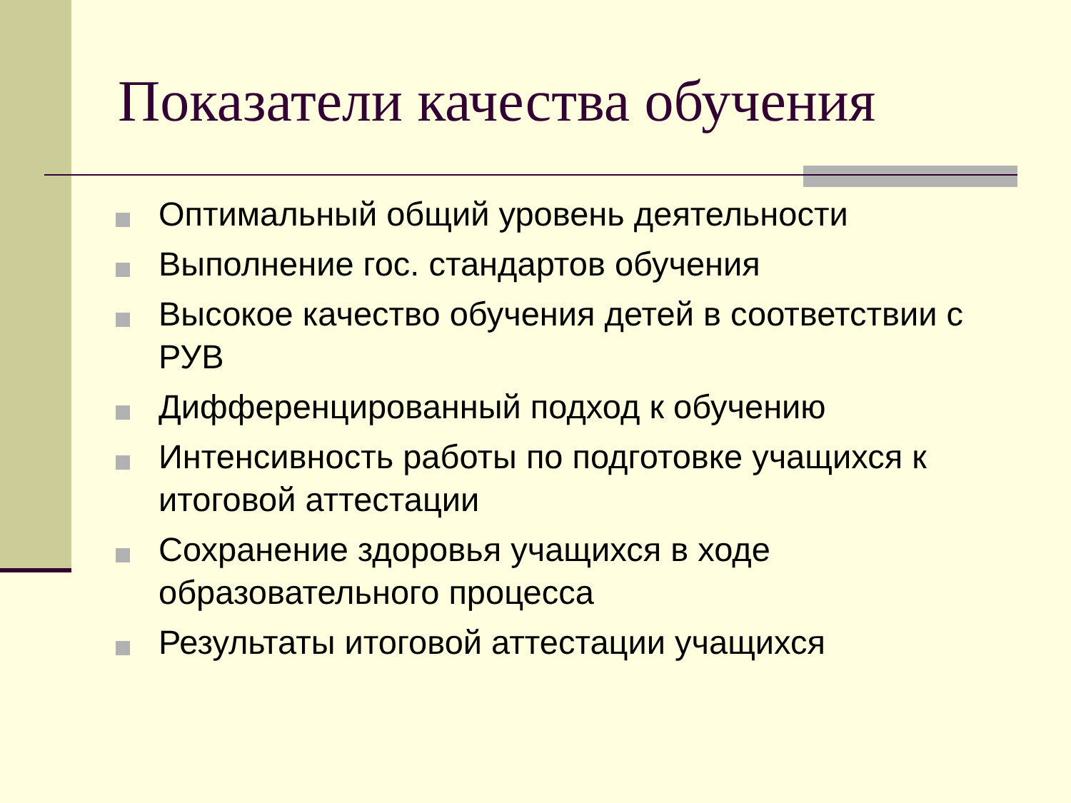Показатели качества обучения
Оптимальный общий уровень деятельности
Выполнение гос. стандартов обучения
Высокое качество обучения детей в соответствии с РУВ
Дифференцированный подход к обучению
Интенсивность работы по подготовке учащихся к итоговой аттестации
Сохранение здоровья учащихся в ходе образовательного процесса
Результаты итоговой аттестации учащихся